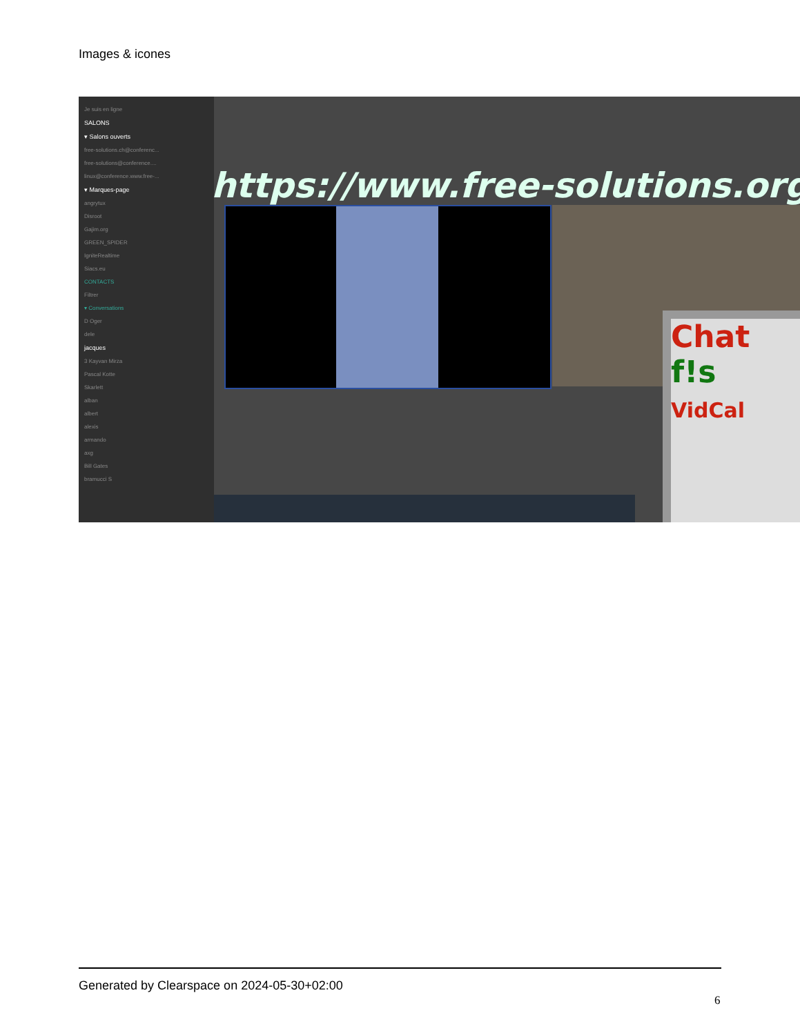Images & icones
Je suis en ligne
SALONS
▾ Salons ouverts
free-solutions.ch@conferenc...
free-solutions@conference....
linux@conference.www.free-...
▾ Marques-page
angrytux
Disroot
Gajim.org
GREEN_SPIDER
IgniteRealtime
Siacs.eu
CONTACTS
Filtrer
▾ Conversations
D Oger
dele
jacques
3 Kayvan Mirza
Pascal Kotte
Skarlett
alban
albert
alexis
armando
axg
Bill Gates
bramucci S
https://www.free-solutions.org/
Chat
f!s
VidCal
Generated by Clearspace on 2024-05-30+02:00
6